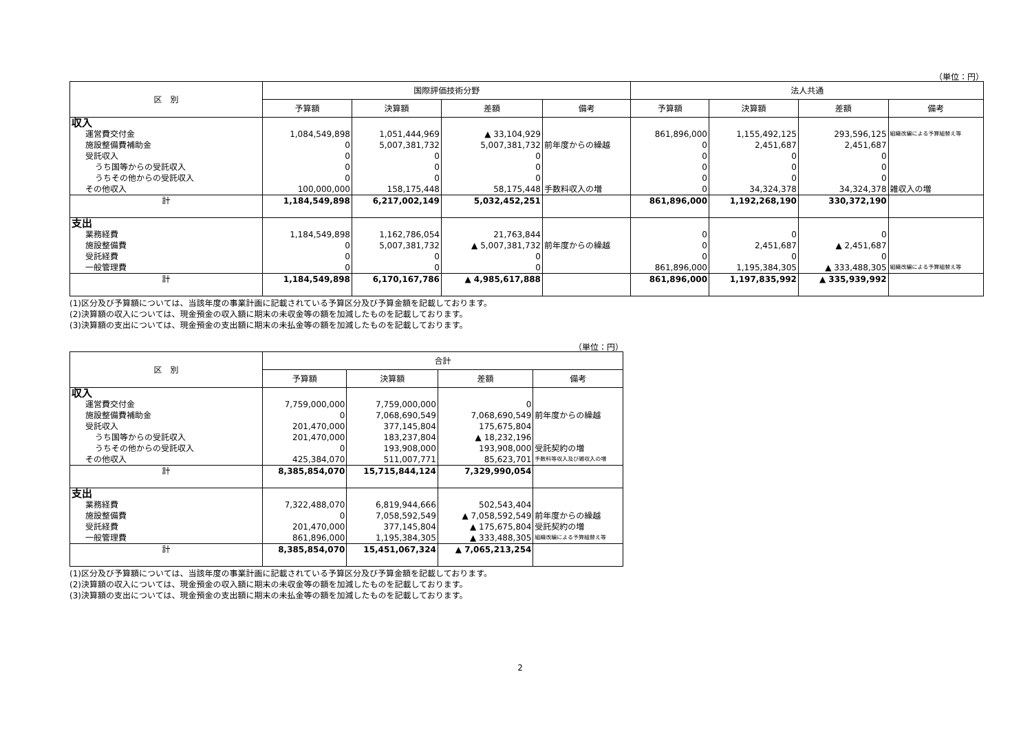（単位：円）
| 区 別 | 国際評価技術分野 | | | | 法人共通 | | | |
| --- | --- | --- | --- | --- | --- | --- | --- | --- |
| | 予算額 | 決算額 | 差額 | 備考 | 予算額 | 決算額 | 差額 | 備考 |
| 収入 | | | | | | | | |
| 運営費交付金 | 1,084,549,898 | 1,051,444,969 | ▲ 33,104,929 | | 861,896,000 | 1,155,492,125 | 293,596,125 | 組織改編による予算組替え等 |
| 施設整備費補助金 | 0 | 5,007,381,732 | 5,007,381,732 | 前年度からの繰越 | 0 | 2,451,687 | 2,451,687 | |
| 受託収入 | 0 | 0 | 0 | | 0 | 0 | 0 | |
| うち国等からの受託収入 | 0 | 0 | 0 | | 0 | 0 | 0 | |
| うちその他からの受託収入 | 0 | 0 | 0 | | 0 | 0 | 0 | |
| その他収入 | 100,000,000 | 158,175,448 | 58,175,448 | 手数料収入の増 | 0 | 34,324,378 | 34,324,378 | 雑収入の増 |
| 計 | 1,184,549,898 | 6,217,002,149 | 5,032,452,251 | | 861,896,000 | 1,192,268,190 | 330,372,190 | |
| 支出 | | | | | | | | |
| 業務経費 | 1,184,549,898 | 1,162,786,054 | 21,763,844 | | 0 | 0 | 0 | |
| 施設整備費 | 0 | 5,007,381,732 | ▲ 5,007,381,732 | 前年度からの繰越 | 0 | 2,451,687 | ▲ 2,451,687 | |
| 受託経費 | 0 | 0 | 0 | | 0 | 0 | 0 | |
| 一般管理費 | 0 | 0 | 0 | | 861,896,000 | 1,195,384,305 | ▲ 333,488,305 | 組織改編による予算組替え等 |
| 計 | 1,184,549,898 | 6,170,167,786 | ▲ 4,985,617,888 | | 861,896,000 | 1,197,835,992 | ▲ 335,939,992 | |
(1)区分及び予算額については、当該年度の事業計画に記載されている予算区分及び予算金額を記載しております。
(2)決算額の収入については、現金預金の収入額に期末の未収金等の額を加減したものを記載しております。
(3)決算額の支出については、現金預金の支出額に期末の未払金等の額を加減したものを記載しております。
（単位：円）
| 区 別 | 合計 | | | |
| --- | --- | --- | --- | --- |
| | 予算額 | 決算額 | 差額 | 備考 |
| 収入 | | | | |
| 運営費交付金 | 7,759,000,000 | 7,759,000,000 | 0 | |
| 施設整備費補助金 | 0 | 7,068,690,549 | 7,068,690,549 | 前年度からの繰越 |
| 受託収入 | 201,470,000 | 377,145,804 | 175,675,804 | |
| うち国等からの受託収入 | 201,470,000 | 183,237,804 | ▲ 18,232,196 | |
| うちその他からの受託収入 | 0 | 193,908,000 | 193,908,000 | 受託契約の増 |
| その他収入 | 425,384,070 | 511,007,771 | 85,623,701 | 手数料等収入及び雑収入の増 |
| 計 | 8,385,854,070 | 15,715,844,124 | 7,329,990,054 | |
| 支出 | | | | |
| 業務経費 | 7,322,488,070 | 6,819,944,666 | 502,543,404 | |
| 施設整備費 | 0 | 7,058,592,549 | ▲ 7,058,592,549 | 前年度からの繰越 |
| 受託経費 | 201,470,000 | 377,145,804 | ▲ 175,675,804 | 受託契約の増 |
| 一般管理費 | 861,896,000 | 1,195,384,305 | ▲ 333,488,305 | 組織改編による予算組替え等 |
| 計 | 8,385,854,070 | 15,451,067,324 | ▲ 7,065,213,254 | |
(1)区分及び予算額については、当該年度の事業計画に記載されている予算区分及び予算金額を記載しております。
(2)決算額の収入については、現金預金の収入額に期末の未収金等の額を加減したものを記載しております。
(3)決算額の支出については、現金預金の支出額に期末の未払金等の額を加減したものを記載しております。
2